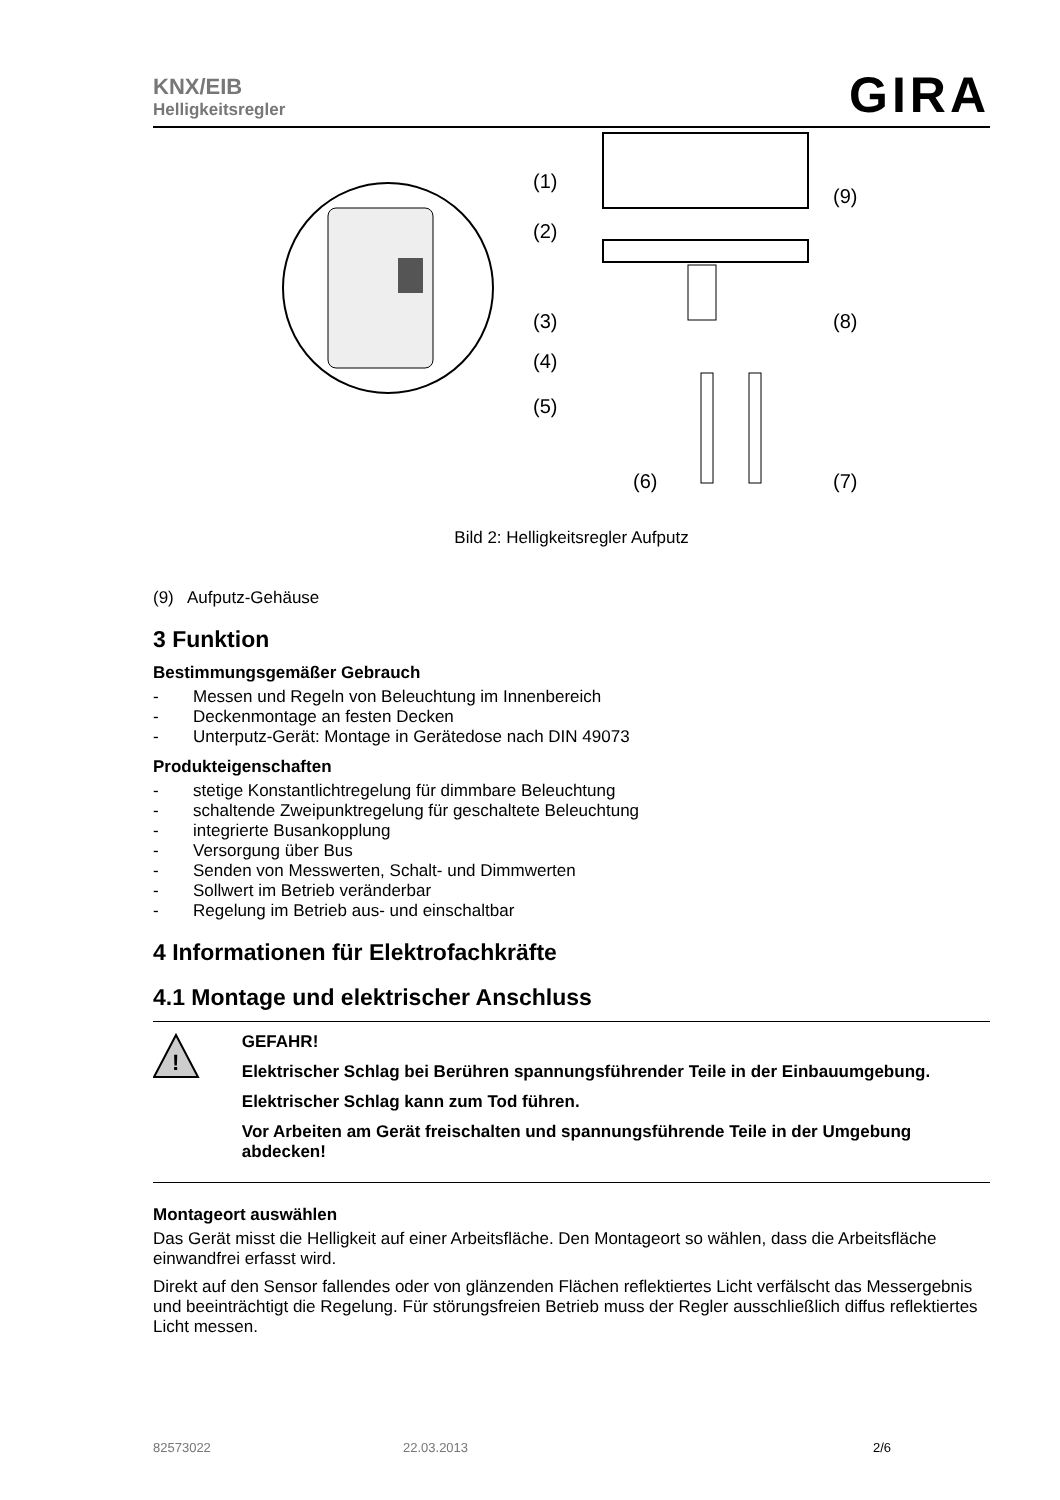KNX/EIB
Helligkeitsregler
GIRA
(1)
(2)
(3)
(4)
(5)
(6)
(7)
(8)
(9)
Bild 2: Helligkeitsregler Aufputz
(9) Aufputz-Gehäuse
3 Funktion
Bestimmungsgemäßer Gebrauch
- Messen und Regeln von Beleuchtung im Innenbereich
- Deckenmontage an festen Decken
- Unterputz-Gerät: Montage in Gerätedose nach DIN 49073
Produkteigenschaften
- stetige Konstantlichtregelung für dimmbare Beleuchtung
- schaltende Zweipunktregelung für geschaltete Beleuchtung
- integrierte Busankopplung
- Versorgung über Bus
- Senden von Messwerten, Schalt- und Dimmwerten
- Sollwert im Betrieb veränderbar
- Regelung im Betrieb aus- und einschaltbar
4 Informationen für Elektrofachkräfte
4.1 Montage und elektrischer Anschluss
!
GEFAHR!
Elektrischer Schlag bei Berühren spannungsführender Teile in der Einbauumgebung.
Elektrischer Schlag kann zum Tod führen.
Vor Arbeiten am Gerät freischalten und spannungsführende Teile in der Umgebung abdecken!
Montageort auswählen
Das Gerät misst die Helligkeit auf einer Arbeitsfläche. Den Montageort so wählen, dass die Arbeitsfläche einwandfrei erfasst wird.
Direkt auf den Sensor fallendes oder von glänzenden Flächen reflektiertes Licht verfälscht das Messergebnis und beeinträchtigt die Regelung. Für störungsfreien Betrieb muss der Regler ausschließlich diffus reflektiertes Licht messen.
82573022 22.03.2013 2/6